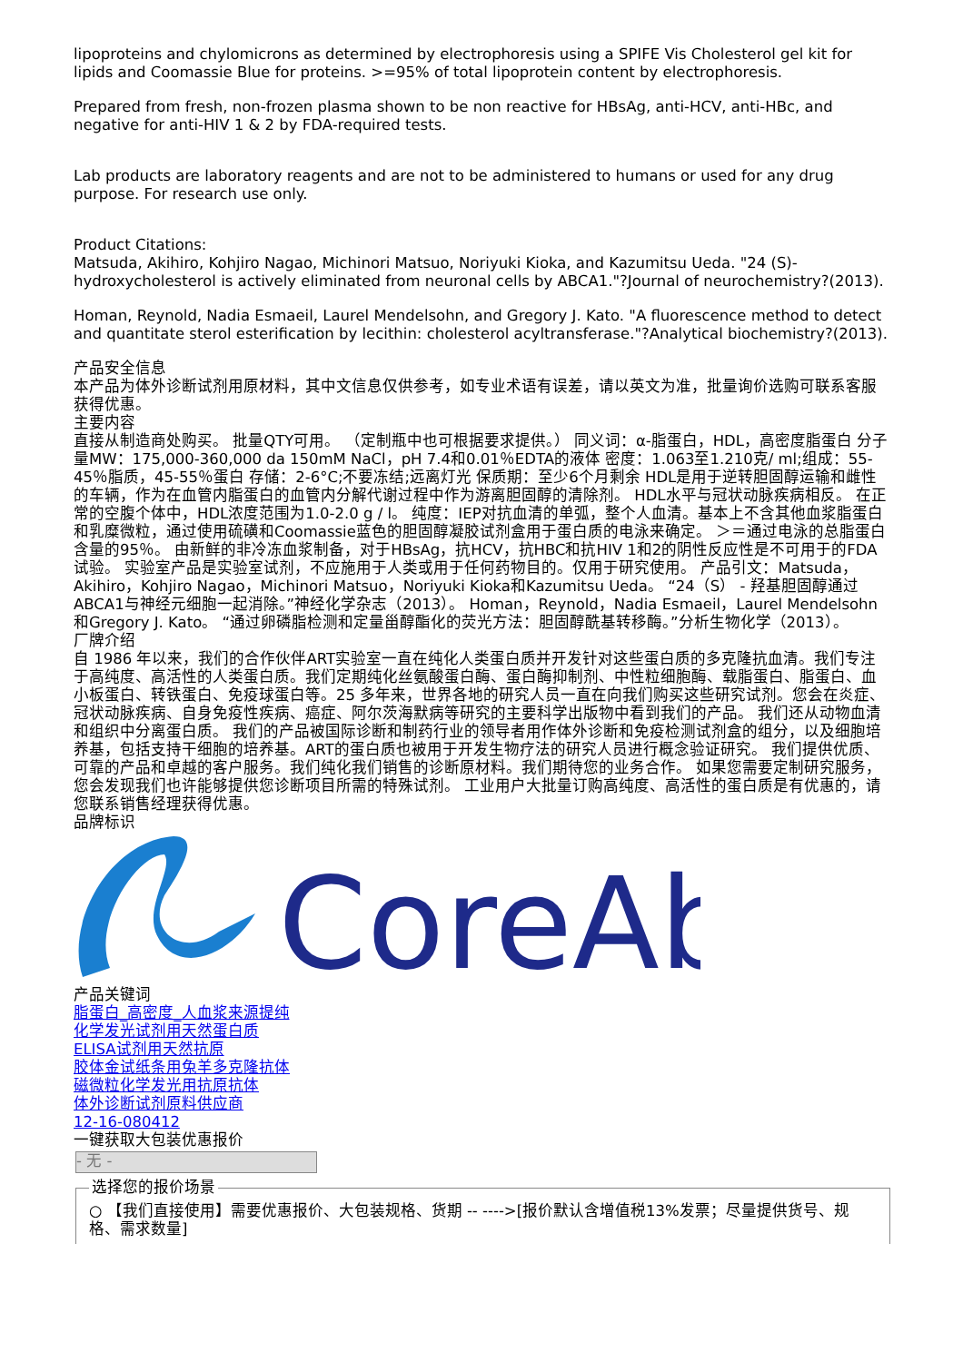lipoproteins and chylomicrons as determined by electrophoresis using a SPIFE Vis Cholesterol gel kit for lipids and Coomassie Blue for proteins. >=95% of total lipoprotein content by electrophoresis.
Prepared from fresh, non-frozen plasma shown to be non reactive for HBsAg, anti-HCV, anti-HBc, and negative for anti-HIV 1 & 2 by FDA-required tests.
Lab products are laboratory reagents and are not to be administered to humans or used for any drug purpose. For research use only.
Product Citations:
Matsuda, Akihiro, Kohjiro Nagao, Michinori Matsuo, Noriyuki Kioka, and Kazumitsu Ueda. "24 (S)-hydroxycholesterol is actively eliminated from neuronal cells by ABCA1."?Journal of neurochemistry?(2013).
Homan, Reynold, Nadia Esmaeil, Laurel Mendelsohn, and Gregory J. Kato. "A fluorescence method to detect and quantitate sterol esterification by lecithin: cholesterol acyltransferase."?Analytical biochemistry?(2013).
产品安全信息
本产品为体外诊断试剂用原材料，其中文信息仅供参考，如专业术语有误差，请以英文为准，批量询价选购可联系客服获得优惠。
主要内容
直接从制造商处购买。 批量QTY可用。 （定制瓶中也可根据要求提供。） 同义词：α-脂蛋白，HDL，高密度脂蛋白 分子量MW：175,000-360,000 da 150mM NaCl，pH 7.4和0.01％EDTA的液体 密度：1.063至1.210克/ ml;组成：55-45％脂质，45-55％蛋白 存储：2-6°C;不要冻结;远离灯光 保质期：至少6个月剩余 HDL是用于逆转胆固醇运输和雌性的车辆，作为在血管内脂蛋白的血管内分解代谢过程中作为游离胆固醇的清除剂。 HDL水平与冠状动脉疾病相反。 在正常的空腹个体中，HDL浓度范围为1.0-2.0 g / l。 纯度：IEP对抗血清的单弧，整个人血清。基本上不含其他血浆脂蛋白和乳糜微粒，通过使用硫磺和Coomassie蓝色的胆固醇凝胶试剂盒用于蛋白质的电泳来确定。 ＞＝通过电泳的总脂蛋白含量的95％。 由新鲜的非冷冻血浆制备，对于HBsAg，抗HCV，抗HBC和抗HIV 1和2的阴性反应性是不可用于的FDA试验。 实验室产品是实验室试剂，不应施用于人类或用于任何药物目的。仅用于研究使用。 产品引文：Matsuda，Akihiro，Kohjiro Nagao，Michinori Matsuo，Noriyuki Kioka和Kazumitsu Ueda。 “24（S） - 羟基胆固醇通过ABCA1与神经元细胞一起消除。”神经化学杂志（2013）。 Homan，Reynold，Nadia Esmaeil，Laurel Mendelsohn和Gregory J. Kato。 “通过卵磷脂检测和定量甾醇酯化的荧光方法：胆固醇酰基转移酶。”分析生物化学（2013）。
厂牌介绍
自 1986 年以来，我们的合作伙伴ART实验室一直在纯化人类蛋白质并开发针对这些蛋白质的多克隆抗血清。我们专注于高纯度、高活性的人类蛋白质。我们定期纯化丝氨酸蛋白酶、蛋白酶抑制剂、中性粒细胞酶、载脂蛋白、脂蛋白、血小板蛋白、转铁蛋白、免疫球蛋白等。25 多年来，世界各地的研究人员一直在向我们购买这些研究试剂。您会在炎症、冠状动脉疾病、自身免疫性疾病、癌症、阿尔茨海默病等研究的主要科学出版物中看到我们的产品。 我们还从动物血清和组织中分离蛋白质。 我们的产品被国际诊断和制药行业的领导者用作体外诊断和免疫检测试剂盒的组分，以及细胞培养基，包括支持干细胞的培养基。ART的蛋白质也被用于开发生物疗法的研究人员进行概念验证研究。 我们提供优质、可靠的产品和卓越的客户服务。我们纯化我们销售的诊断原材料。我们期待您的业务合作。 如果您需要定制研究服务，您会发现我们也许能够提供您诊断项目所需的特殊试剂。 工业用户大批量订购高纯度、高活性的蛋白质是有优惠的，请您联系销售经理获得优惠。
品牌标识
CoreAb
产品关键词
脂蛋白_高密度_人血浆来源提纯
化学发光试剂用天然蛋白质
ELISA试剂用天然抗原
胶体金试纸条用兔羊多克隆抗体
磁微粒化学发光用抗原抗体
体外诊断试剂原料供应商
12-16-080412
一键获取大包装优惠报价
- 无 -
选择您的报价场景 ○ 【我们直接使用】需要优惠报价、大包装规格、货期 -- ---->[报价默认含增值税13%发票；尽量提供货号、规格、需求数量]